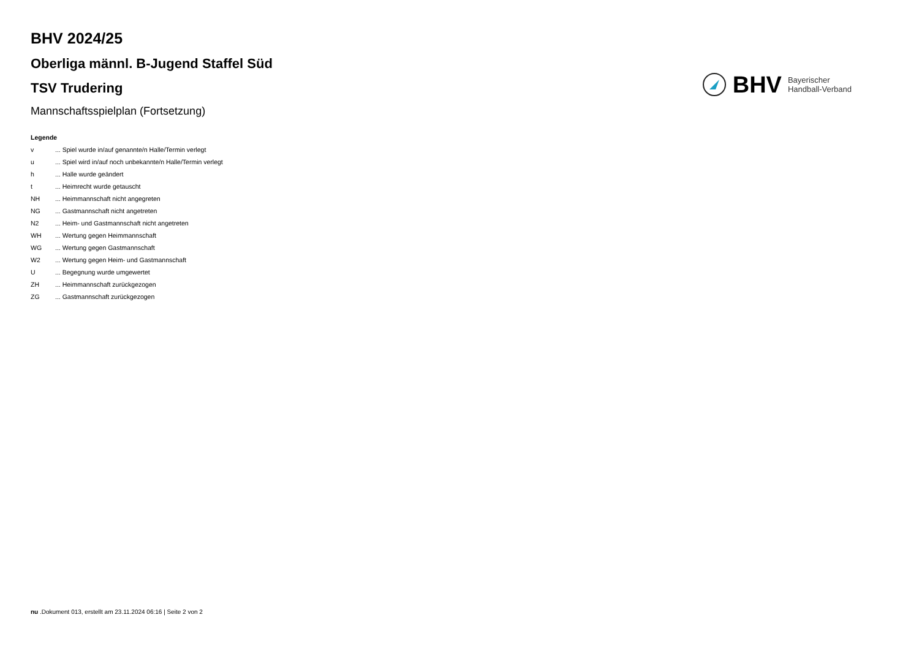BHV 2024/25
Oberliga männl. B-Jugend Staffel Süd
TSV Trudering
Mannschaftsspielplan (Fortsetzung)
BHV Bayerischer
Handball-Verband
Legende
v... Spiel wurde in/auf genannte/n Halle/Termin verlegt
u... Spiel wird in/auf noch unbekannte/n Halle/Termin verlegt
h... Halle wurde geändert
t... Heimrecht wurde getauscht
NH... Heimmannschaft nicht angegreten
NG... Gastmannschaft nicht angetreten
N2... Heim- und Gastmannschaft nicht angetreten
WH... Wertung gegen Heimmannschaft
WG... Wertung gegen Gastmannschaft
W2... Wertung gegen Heim- und Gastmannschaft
U... Begegnung wurde umgewertet
ZH... Heimmannschaft zurückgezogen
ZG... Gastmannschaft zurückgezogen
nu .Dokument 013, erstellt am 23.11.2024 06:16 | Seite 2 von 2